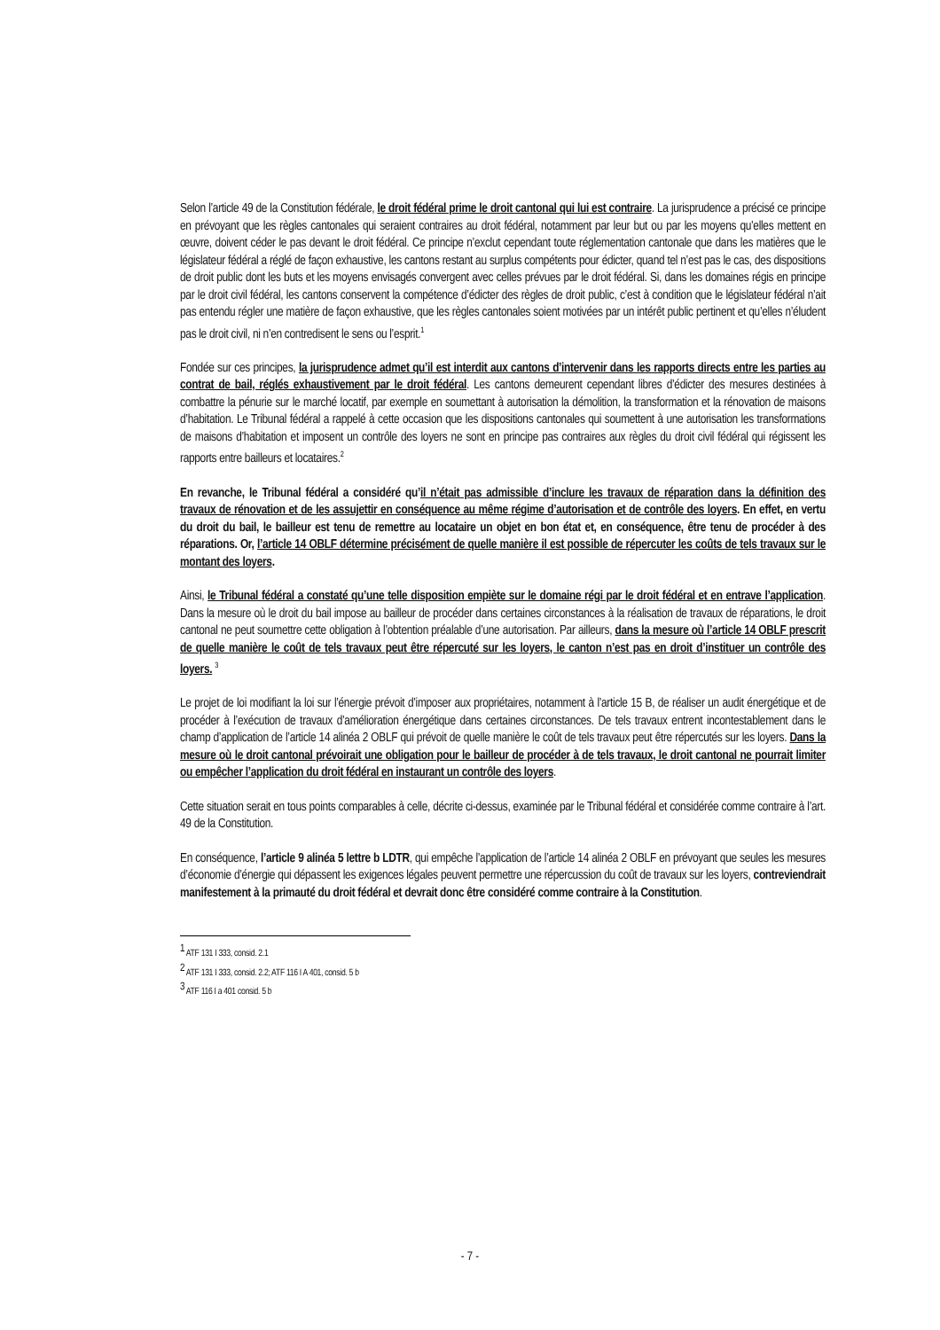Selon l’article 49 de la Constitution fédérale, le droit fédéral prime le droit cantonal qui lui est contraire. La jurisprudence a précisé ce principe en prévoyant que les règles cantonales qui seraient contraires au droit fédéral, notamment par leur but ou par les moyens qu’elles mettent en œuvre, doivent céder le pas devant le droit fédéral. Ce principe n’exclut cependant toute réglementation cantonale que dans les matières que le législateur fédéral a réglé de façon exhaustive, les cantons restant au surplus compétents pour édicter, quand tel n’est pas le cas, des dispositions de droit public dont les buts et les moyens envisagés convergent avec celles prévues par le droit fédéral. Si, dans les domaines régis en principe par le droit civil fédéral, les cantons conservent la compétence d’édicter des règles de droit public, c’est à condition que le législateur fédéral n’ait pas entendu régler une matière de façon exhaustive, que les règles cantonales soient motivées par un intérêt public pertinent et qu’elles n’éludent pas le droit civil, ni n’en contredisent le sens ou l’esprit.<sup>1</sup>
Fondée sur ces principes, la jurisprudence admet qu’il est interdit aux cantons d’intervenir dans les rapports directs entre les parties au contrat de bail, réglés exhaustivement par le droit fédéral. Les cantons demeurent cependant libres d’édicter des mesures destinées à combattre la pénurie sur le marché locatif, par exemple en soumettant à autorisation la démolition, la transformation et la rénovation de maisons d’habitation. Le Tribunal fédéral a rappelé à cette occasion que les dispositions cantonales qui soumettent à une autorisation les transformations de maisons d’habitation et imposent un contrôle des loyers ne sont en principe pas contraires aux règles du droit civil fédéral qui régissent les rapports entre bailleurs et locataires.<sup>2</sup>
En revanche, le Tribunal fédéral a considéré qu’il n’était pas admissible d’inclure les travaux de réparation dans la définition des travaux de rénovation et de les assujettir en conséquence au même régime d’autorisation et de contrôle des loyers. En effet, en vertu du droit du bail, le bailleur est tenu de remettre au locataire un objet en bon état et, en conséquence, être tenu de procéder à des réparations. Or, l’article 14 OBLF détermine précisément de quelle manière il est possible de répercuter les coûts de tels travaux sur le montant des loyers.
Ainsi, le Tribunal fédéral a constaté qu’une telle disposition empiète sur le domaine régi par le droit fédéral et en entrave l’application. Dans la mesure où le droit du bail impose au bailleur de procéder dans certaines circonstances à la réalisation de travaux de réparations, le droit cantonal ne peut soumettre cette obligation à l’obtention préalable d’une autorisation. Par ailleurs, dans la mesure où l’article 14 OBLF prescrit de quelle manière le coût de tels travaux peut être répercuté sur les loyers, le canton n’est pas en droit d’instituer un contrôle des loyers. <sup>3</sup>
Le projet de loi modifiant la loi sur l’énergie prévoit d’imposer aux propriétaires, notamment à l’article 15 B, de réaliser un audit énergétique et de procéder à l’exécution de travaux d’amélioration énergétique dans certaines circonstances. De tels travaux entrent incontestablement dans le champ d’application de l’article 14 alinéa 2 OBLF qui prévoit de quelle manière le coût de tels travaux peut être répercutés sur les loyers. Dans la mesure où le droit cantonal prévoirait une obligation pour le bailleur de procéder à de tels travaux, le droit cantonal ne pourrait limiter ou empêcher l’application du droit fédéral en instaurant un contrôle des loyers.
Cette situation serait en tous points comparables à celle, décrite ci-dessus, examinée par le Tribunal fédéral et considérée comme contraire à l’art. 49 de la Constitution.
En conséquence, l’article 9 alinéa 5 lettre b LDTR, qui empêche l’application de l’article 14 alinéa 2 OBLF en prévoyant que seules les mesures d’économie d’énergie qui dépassent les exigences légales peuvent permettre une répercussion du coût de travaux sur les loyers, contreviendrait manifestement à la primauté du droit fédéral et devrait donc être considéré comme contraire à la Constitution.
<sup>1</sup> ATF 131 I 333, consid. 2.1
<sup>2</sup> ATF 131 I 333, consid. 2.2; ATF 116 I A 401, consid. 5 b
<sup>3</sup> ATF 116 I a 401 consid. 5 b
- 7 -